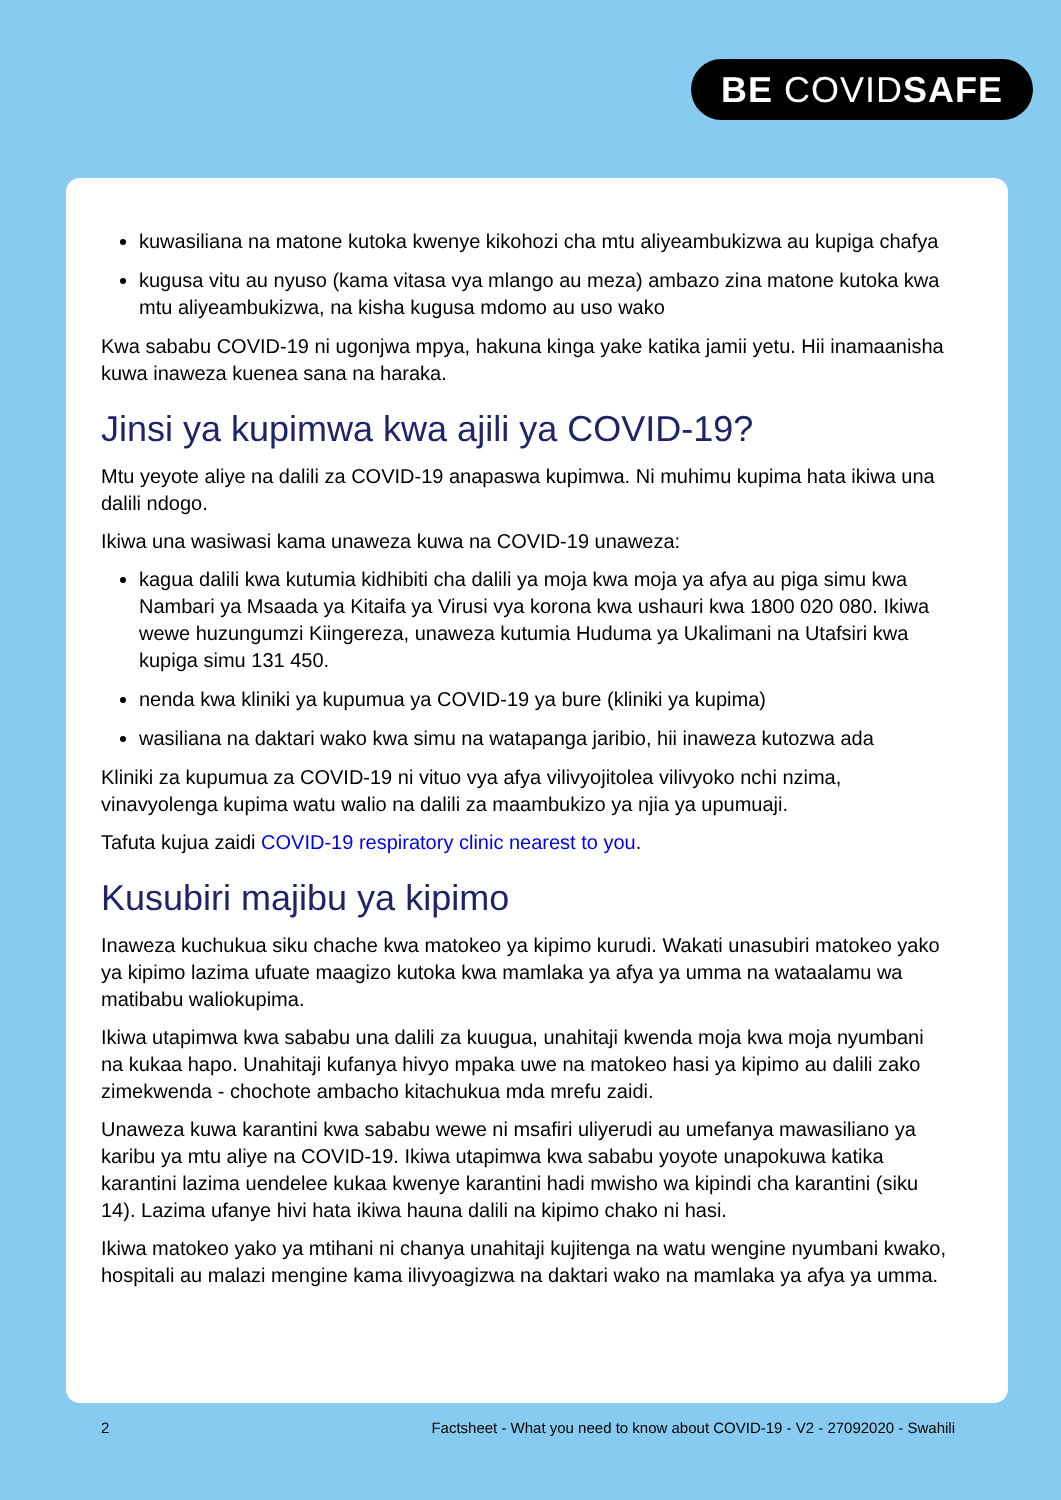BE COVIDSAFE
kuwasiliana na matone kutoka kwenye kikohozi cha mtu aliyeambukizwa au kupiga chafya
kugusa vitu au nyuso (kama vitasa vya mlango au meza) ambazo zina matone kutoka kwa mtu aliyeambukizwa, na kisha kugusa mdomo au uso wako
Kwa sababu COVID-19 ni ugonjwa mpya, hakuna kinga yake katika jamii yetu. Hii inamaanisha kuwa inaweza kuenea sana na haraka.
Jinsi ya kupimwa kwa ajili ya COVID-19?
Mtu yeyote aliye na dalili za COVID-19 anapaswa kupimwa. Ni muhimu kupima hata ikiwa una dalili ndogo.
Ikiwa una wasiwasi kama unaweza kuwa na COVID-19 unaweza:
kagua dalili kwa kutumia kidhibiti cha dalili ya moja kwa moja ya afya au piga simu kwa Nambari ya Msaada ya Kitaifa ya Virusi vya korona kwa ushauri kwa 1800 020 080. Ikiwa wewe huzungumzi Kiingereza, unaweza kutumia Huduma ya Ukalimani na Utafsiri kwa kupiga simu 131 450.
nenda kwa kliniki ya kupumua ya COVID-19 ya bure (kliniki ya kupima)
wasiliana na daktari wako kwa simu na watapanga jaribio, hii inaweza kutozwa ada
Kliniki za kupumua za COVID-19 ni vituo vya afya vilivyojitolea vilivyoko nchi nzima, vinavyolenga kupima watu walio na dalili za maambukizo ya njia ya upumuaji.
Tafuta kujua zaidi COVID-19 respiratory clinic nearest to you.
Kusubiri majibu ya kipimo
Inaweza kuchukua siku chache kwa matokeo ya kipimo kurudi. Wakati unasubiri matokeo yako ya kipimo lazima ufuate maagizo kutoka kwa mamlaka ya afya ya umma na wataalamu wa matibabu waliokupima.
Ikiwa utapimwa kwa sababu una dalili za kuugua, unahitaji kwenda moja kwa moja nyumbani na kukaa hapo. Unahitaji kufanya hivyo mpaka uwe na matokeo hasi ya kipimo au dalili zako zimekwenda - chochote ambacho kitachukua mda mrefu zaidi.
Unaweza kuwa karantini kwa sababu wewe ni msafiri uliyerudi au umefanya mawasiliano ya karibu ya mtu aliye na COVID-19. Ikiwa utapimwa kwa sababu yoyote unapokuwa katika karantini lazima uendelee kukaa kwenye karantini hadi mwisho wa kipindi cha karantini (siku 14). Lazima ufanye hivi hata ikiwa hauna dalili na kipimo chako ni hasi.
Ikiwa matokeo yako ya mtihani ni chanya unahitaji kujitenga na watu wengine nyumbani kwako, hospitali au malazi mengine kama ilivyoagizwa na daktari wako na mamlaka ya afya ya umma.
2 Factsheet - What you need to know about COVID-19 - V2 - 27092020 - Swahili